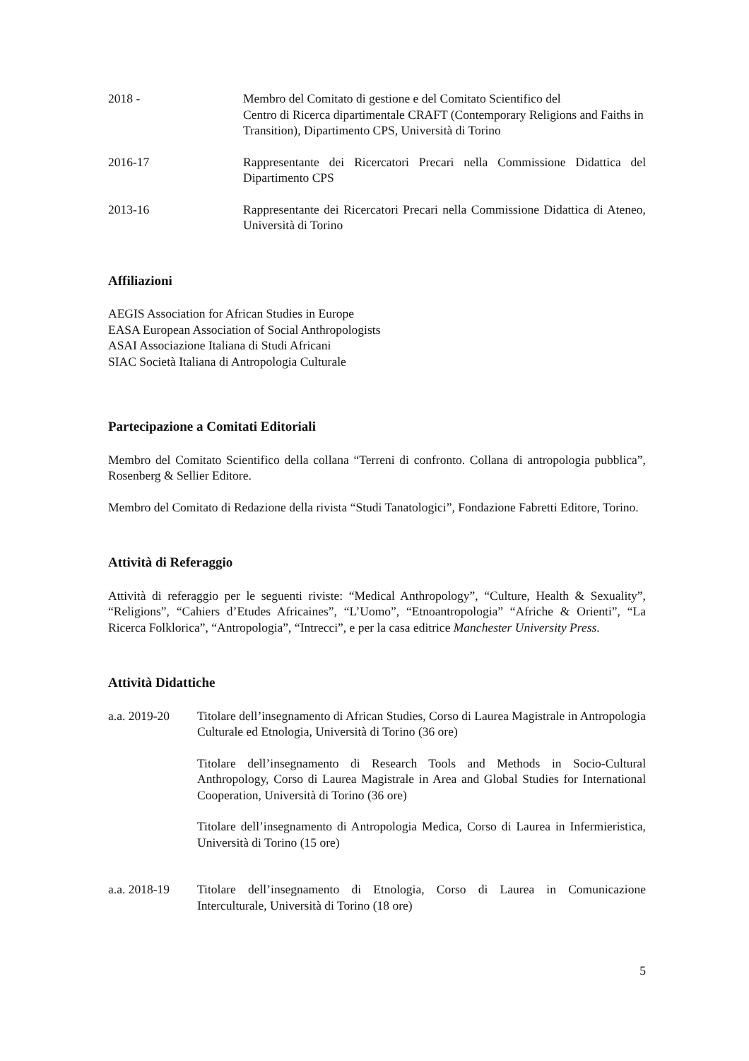2018 - Membro del Comitato di gestione e del Comitato Scientifico del
Centro di Ricerca dipartimentale CRAFT (Contemporary Religions and Faiths in Transition), Dipartimento CPS, Università di Torino
2016-17 Rappresentante dei Ricercatori Precari nella Commissione Didattica del Dipartimento CPS
2013-16 Rappresentante dei Ricercatori Precari nella Commissione Didattica di Ateneo, Università di Torino
Affiliazioni
AEGIS Association for African Studies in Europe
EASA European Association of Social Anthropologists
ASAI Associazione Italiana di Studi Africani
SIAC Società Italiana di Antropologia Culturale
Partecipazione a Comitati Editoriali
Membro del Comitato Scientifico della collana “Terreni di confronto. Collana di antropologia pubblica”, Rosenberg & Sellier Editore.
Membro del Comitato di Redazione della rivista “Studi Tanatologici”, Fondazione Fabretti Editore, Torino.
Attività di Referaggio
Attività di referaggio per le seguenti riviste: “Medical Anthropology”, “Culture, Health & Sexuality”, “Religions”, “Cahiers d’Etudes Africaines”, “L’Uomo”, “Etnoantropologia” “Afriche & Orienti”, “La Ricerca Folklorica”, “Antropologia”, “Intrecci”, e per la casa editrice Manchester University Press.
Attività Didattiche
a.a. 2019-20 Titolare dell’insegnamento di African Studies, Corso di Laurea Magistrale in Antropologia Culturale ed Etnologia, Università di Torino (36 ore)
Titolare dell’insegnamento di Research Tools and Methods in Socio-Cultural Anthropology, Corso di Laurea Magistrale in Area and Global Studies for International Cooperation, Università di Torino (36 ore)
Titolare dell’insegnamento di Antropologia Medica, Corso di Laurea in Infermieristica, Università di Torino (15 ore)
a.a. 2018-19 Titolare dell’insegnamento di Etnologia, Corso di Laurea in Comunicazione Interculturale, Università di Torino (18 ore)
5